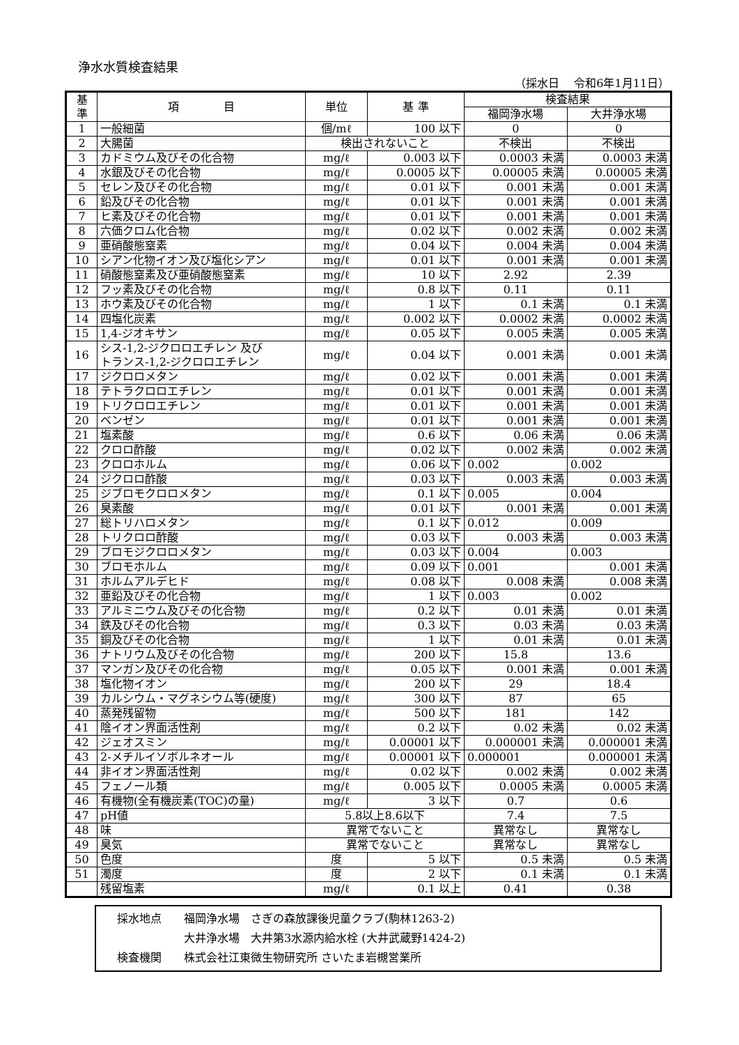浄水水質検査結果
（採水日　 令和6年1月11日）
| 基 準 | 項 目 | 単位 | 基 準 | 検査結果 | |
| --- | --- | --- | --- | --- | --- |
| | | | | 福岡浄水場 | 大井浄水場 |
| 1 | 一般細菌 | 個/mℓ | 100 以下 | 0 | 0 |
| 2 | 大腸菌 | 検出されないこと | | 不検出 | 不検出 |
| 3 | カドミウム及びその化合物 | mg/ℓ | 0.003 以下 | 0.0003 未満 | 0.0003 未満 |
| 4 | 水銀及びその化合物 | mg/ℓ | 0.0005 以下 | 0.00005 未満 | 0.00005 未満 |
| 5 | セレン及びその化合物 | mg/ℓ | 0.01 以下 | 0.001 未満 | 0.001 未満 |
| 6 | 鉛及びその化合物 | mg/ℓ | 0.01 以下 | 0.001 未満 | 0.001 未満 |
| 7 | ヒ素及びその化合物 | mg/ℓ | 0.01 以下 | 0.001 未満 | 0.001 未満 |
| 8 | 六価クロム化合物 | mg/ℓ | 0.02 以下 | 0.002 未満 | 0.002 未満 |
| 9 | 亜硝酸態窒素 | mg/ℓ | 0.04 以下 | 0.004 未満 | 0.004 未満 |
| 10 | シアン化物イオン及び塩化シアン | mg/ℓ | 0.01 以下 | 0.001 未満 | 0.001 未満 |
| 11 | 硝酸態窒素及び亜硝酸態窒素 | mg/ℓ | 10 以下 | 2.92 | 2.39 |
| 12 | フッ素及びその化合物 | mg/ℓ | 0.8 以下 | 0.11 | 0.11 |
| 13 | ホウ素及びその化合物 | mg/ℓ | 1 以下 | 0.1 未満 | 0.1 未満 |
| 14 | 四塩化炭素 | mg/ℓ | 0.002 以下 | 0.0002 未満 | 0.0002 未満 |
| 15 | 1,4-ジオキサン | mg/ℓ | 0.05 以下 | 0.005 未満 | 0.005 未満 |
| 16 | シス-1,2-ジクロロエチレン 及び トランス-1,2-ジクロロエチレン | mg/ℓ | 0.04 以下 | 0.001 未満 | 0.001 未満 |
| 17 | ジクロロメタン | mg/ℓ | 0.02 以下 | 0.001 未満 | 0.001 未満 |
| 18 | テトラクロロエチレン | mg/ℓ | 0.01 以下 | 0.001 未満 | 0.001 未満 |
| 19 | トリクロロエチレン | mg/ℓ | 0.01 以下 | 0.001 未満 | 0.001 未満 |
| 20 | ベンゼン | mg/ℓ | 0.01 以下 | 0.001 未満 | 0.001 未満 |
| 21 | 塩素酸 | mg/ℓ | 0.6 以下 | 0.06 未満 | 0.06 未満 |
| 22 | クロロ酢酸 | mg/ℓ | 0.02 以下 | 0.002 未満 | 0.002 未満 |
| 23 | クロロホルム | mg/ℓ | 0.06 以下 | 0.002 | 0.002 |
| 24 | ジクロロ酢酸 | mg/ℓ | 0.03 以下 | 0.003 未満 | 0.003 未満 |
| 25 | ジブロモクロロメタン | mg/ℓ | 0.1 以下 | 0.005 | 0.004 |
| 26 | 臭素酸 | mg/ℓ | 0.01 以下 | 0.001 未満 | 0.001 未満 |
| 27 | 総トリハロメタン | mg/ℓ | 0.1 以下 | 0.012 | 0.009 |
| 28 | トリクロロ酢酸 | mg/ℓ | 0.03 以下 | 0.003 未満 | 0.003 未満 |
| 29 | ブロモジクロロメタン | mg/ℓ | 0.03 以下 | 0.004 | 0.003 |
| 30 | ブロモホルム | mg/ℓ | 0.09 以下 | 0.001 | 0.001 未満 |
| 31 | ホルムアルデヒド | mg/ℓ | 0.08 以下 | 0.008 未満 | 0.008 未満 |
| 32 | 亜鉛及びその化合物 | mg/ℓ | 1 以下 | 0.003 | 0.002 |
| 33 | アルミニウム及びその化合物 | mg/ℓ | 0.2 以下 | 0.01 未満 | 0.01 未満 |
| 34 | 鉄及びその化合物 | mg/ℓ | 0.3 以下 | 0.03 未満 | 0.03 未満 |
| 35 | 銅及びその化合物 | mg/ℓ | 1 以下 | 0.01 未満 | 0.01 未満 |
| 36 | ナトリウム及びその化合物 | mg/ℓ | 200 以下 | 15.8 | 13.6 |
| 37 | マンガン及びその化合物 | mg/ℓ | 0.05 以下 | 0.001 未満 | 0.001 未満 |
| 38 | 塩化物イオン | mg/ℓ | 200 以下 | 29 | 18.4 |
| 39 | カルシウム・マグネシウム等(硬度) | mg/ℓ | 300 以下 | 87 | 65 |
| 40 | 蒸発残留物 | mg/ℓ | 500 以下 | 181 | 142 |
| 41 | 陰イオン界面活性剤 | mg/ℓ | 0.2 以下 | 0.02 未満 | 0.02 未満 |
| 42 | ジェオスミン | mg/ℓ | 0.00001 以下 | 0.000001 未満 | 0.000001 未満 |
| 43 | 2-メチルイソボルネオール | mg/ℓ | 0.00001 以下 | 0.000001 | 0.000001 未満 |
| 44 | 非イオン界面活性剤 | mg/ℓ | 0.02 以下 | 0.002 未満 | 0.002 未満 |
| 45 | フェノール類 | mg/ℓ | 0.005 以下 | 0.0005 未満 | 0.0005 未満 |
| 46 | 有機物(全有機炭素(TOC)の量) | mg/ℓ | 3 以下 | 0.7 | 0.6 |
| 47 | pH値 | 5.8以上8.6以下 | | 7.4 | 7.5 |
| 48 | 味 | 異常でないこと | | 異常なし | 異常なし |
| 49 | 臭気 | 異常でないこと | | 異常なし | 異常なし |
| 50 | 色度 | 度 | 5 以下 | 0.5 未満 | 0.5 未満 |
| 51 | 濁度 | 度 | 2 以下 | 0.1 未満 | 0.1 未満 |
| | 残留塩素 | mg/ℓ | 0.1 以上 | 0.41 | 0.38 |
採水地点　　福岡浄水場　さぎの森放課後児童クラブ(駒林1263-2)
　　　　　　大井浄水場　大井第3水源内給水栓 (大井武蔵野1424-2)
検査機関　　株式会社江東微生物研究所 さいたま岩槻営業所